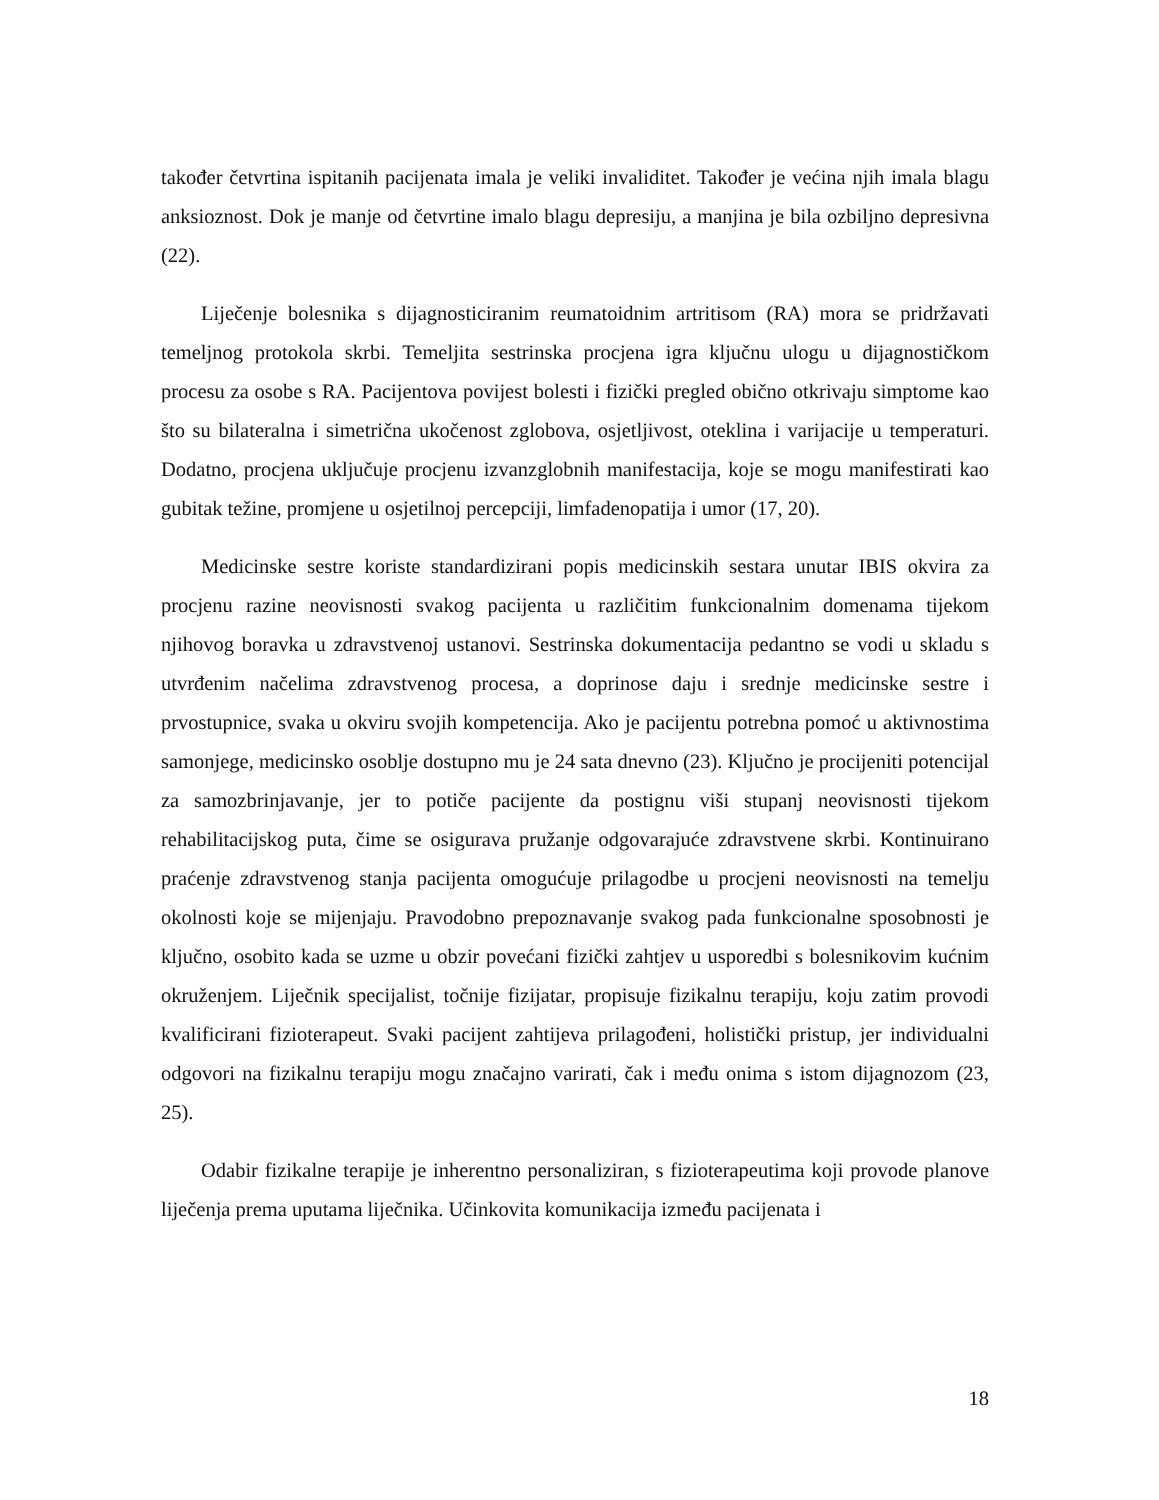također četvrtina ispitanih pacijenata imala je veliki invaliditet. Također je većina njih imala blagu anksioznost. Dok je manje od četvrtine imalo blagu depresiju, a manjina je bila ozbiljno depresivna (22).
Liječenje bolesnika s dijagnosticiranim reumatoidnim artritisom (RA) mora se pridržavati temeljnog protokola skrbi. Temeljita sestrinska procjena igra ključnu ulogu u dijagnostičkom procesu za osobe s RA. Pacijentova povijest bolesti i fizički pregled obično otkrivaju simptome kao što su bilateralna i simetrična ukočenost zglobova, osjetljivost, oteklina i varijacije u temperaturi. Dodatno, procjena uključuje procjenu izvanzglobnih manifestacija, koje se mogu manifestirati kao gubitak težine, promjene u osjetilnoj percepciji, limfadenopatija i umor (17, 20).
Medicinske sestre koriste standardizirani popis medicinskih sestara unutar IBIS okvira za procjenu razine neovisnosti svakog pacijenta u različitim funkcionalnim domenama tijekom njihovog boravka u zdravstvenoj ustanovi. Sestrinska dokumentacija pedantno se vodi u skladu s utvrđenim načelima zdravstvenog procesa, a doprinose daju i srednje medicinske sestre i prvostupnice, svaka u okviru svojih kompetencija. Ako je pacijentu potrebna pomoć u aktivnostima samonjege, medicinsko osoblje dostupno mu je 24 sata dnevno (23). Ključno je procijeniti potencijal za samozbrinjavanje, jer to potiče pacijente da postignu viši stupanj neovisnosti tijekom rehabilitacijskog puta, čime se osigurava pružanje odgovarajuće zdravstvene skrbi. Kontinuirano praćenje zdravstvenog stanja pacijenta omogućuje prilagodbe u procjeni neovisnosti na temelju okolnosti koje se mijenjaju. Pravodobno prepoznavanje svakog pada funkcionalne sposobnosti je ključno, osobito kada se uzme u obzir povećani fizički zahtjev u usporedbi s bolesnikovim kućnim okruženjem. Liječnik specijalist, točnije fizijatar, propisuje fizikalnu terapiju, koju zatim provodi kvalificirani fizioterapeut. Svaki pacijent zahtijeva prilagođeni, holistički pristup, jer individualni odgovori na fizikalnu terapiju mogu značajno varirati, čak i među onima s istom dijagnozom (23, 25).
Odabir fizikalne terapije je inherentno personaliziran, s fizioterapeutima koji provode planove liječenja prema uputama liječnika. Učinkovita komunikacija između pacijenata i
18